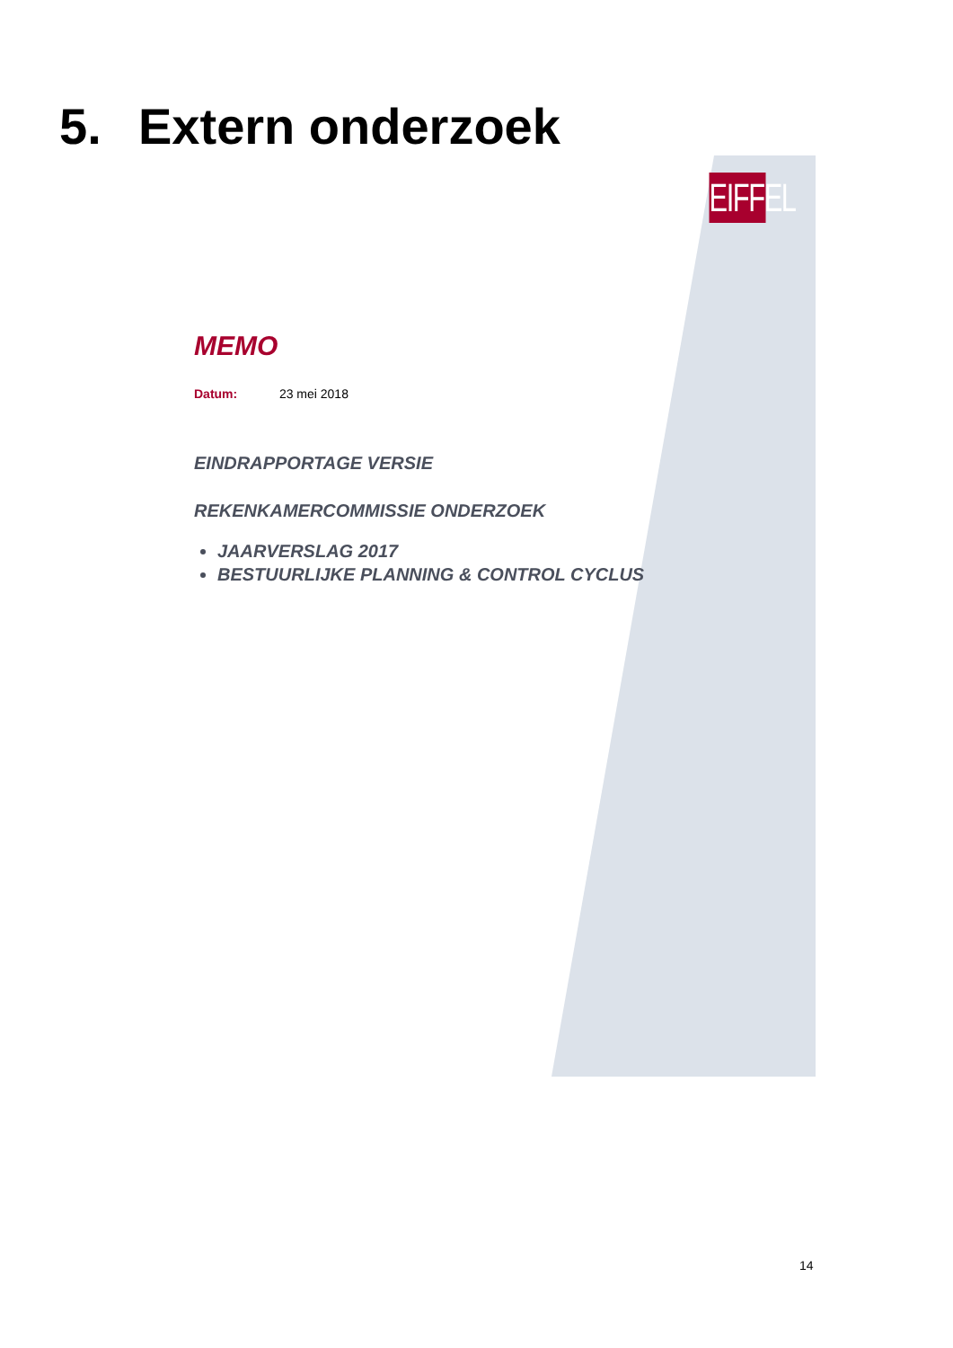5. Extern onderzoek
EIFFEL
MEMO
Datum: 23 mei 2018
EINDRAPPORTAGE VERSIE
REKENKAMERCOMMISSIE ONDERZOEK
JAARVERSLAG 2017
BESTUURLIJKE PLANNING & CONTROL CYCLUS
14